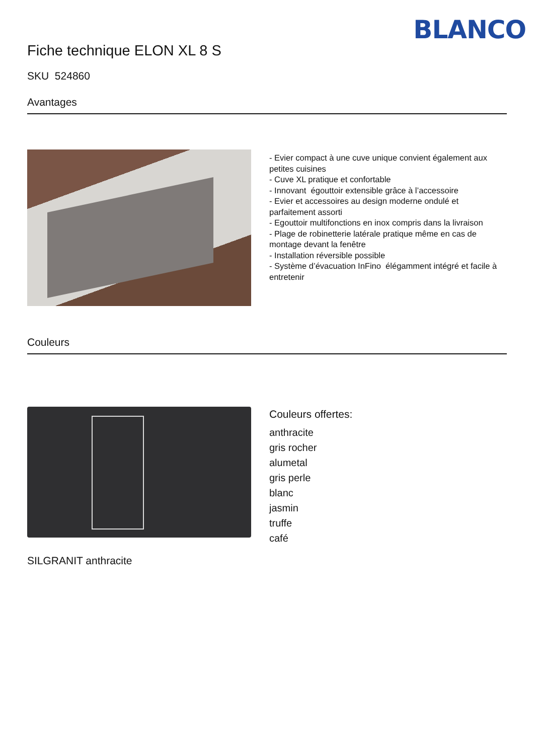BLANCO
Fiche technique ELON XL 8 S
SKU 524860
Avantages
- Evier compact à une cuve unique convient également aux petites cuisines
- Cuve XL pratique et confortable
- Innovant égouttoir extensible grâce à l’accessoire
- Evier et accessoires au design moderne ondulé et parfaitement assorti
- Egouttoir multifonctions en inox compris dans la livraison
- Plage de robinetterie latérale pratique même en cas de montage devant la fenêtre
- Installation réversible possible
- Système d’évacuation InFino élégamment intégré et facile à entretenir
Couleurs
SILGRANIT anthracite
Couleurs offertes:
anthracite
gris rocher
alumetal
gris perle
blanc
jasmin
truffe
café